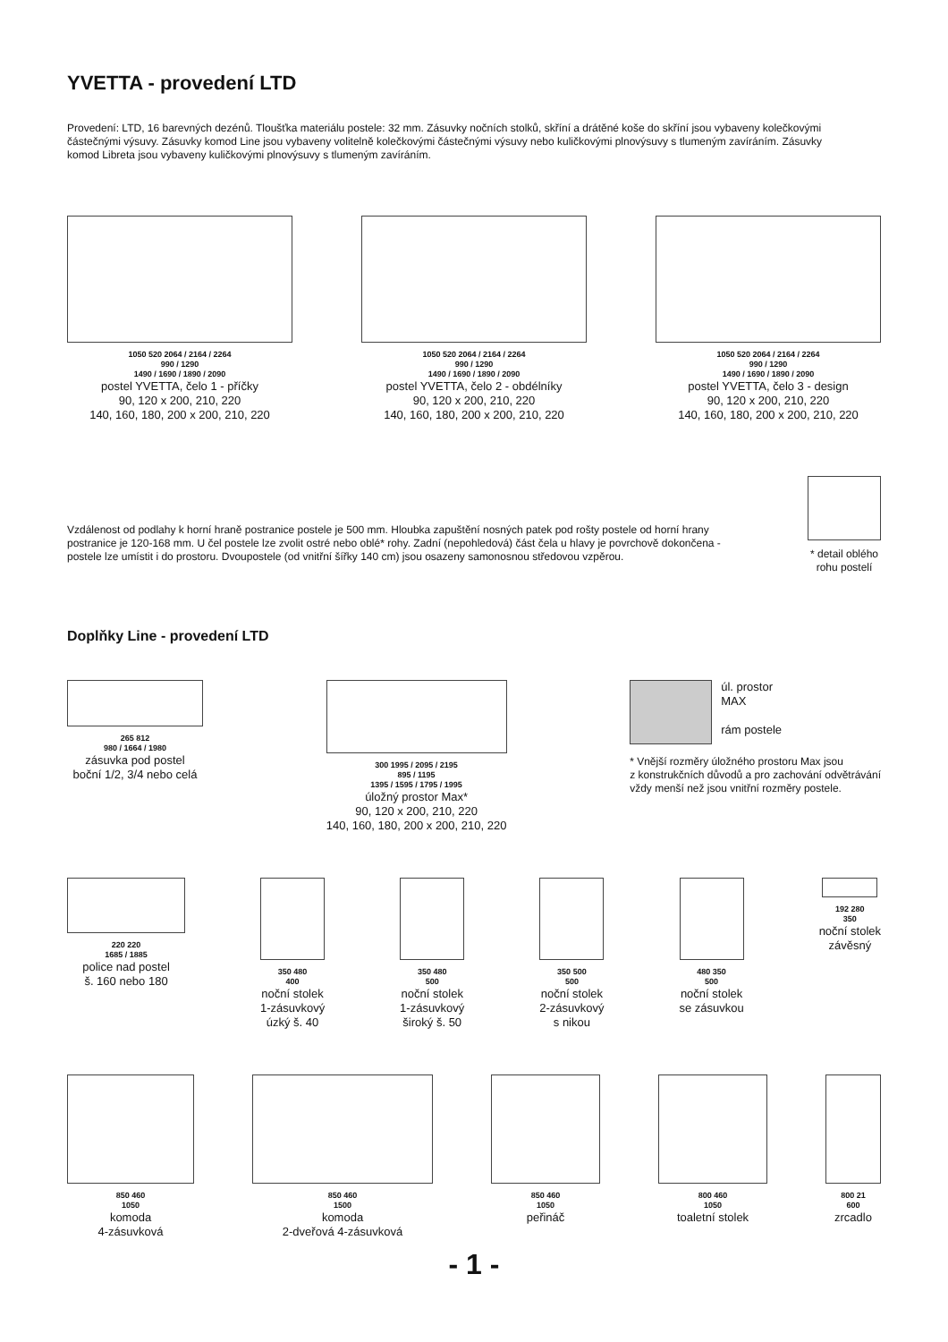YVETTA - provedení LTD
Provedení: LTD, 16 barevných dezénů. Tloušťka materiálu postele: 32 mm. Zásuvky nočních stolků, skříní a drátěné koše do skříní jsou vybaveny kolečkovými částečnými výsuvy. Zásuvky komod Line jsou vybaveny volitelně kolečkovými částečnými výsuvy nebo kuličkovými plnovýsuvy s tlumeným zavíráním. Zásuvky komod Libreta jsou vybaveny kuličkovými plnovýsuvy s tlumeným zavíráním.
1050 520 2064 / 2164 / 2264
990 / 1290
1490 / 1690 / 1890 / 2090
postel YVETTA, čelo 1 - příčky
90, 120 x 200, 210, 220
140, 160, 180, 200 x 200, 210, 220
1050 520 2064 / 2164 / 2264
990 / 1290
1490 / 1690 / 1890 / 2090
postel YVETTA, čelo 2 - obdélníky
90, 120 x 200, 210, 220
140, 160, 180, 200 x 200, 210, 220
1050 520 2064 / 2164 / 2264
990 / 1290
1490 / 1690 / 1890 / 2090
postel YVETTA, čelo 3 - design
90, 120 x 200, 210, 220
140, 160, 180, 200 x 200, 210, 220
Vzdálenost od podlahy k horní hraně postranice postele je 500 mm. Hloubka zapuštění nosných patek pod rošty postele od horní hrany postranice je 120-168 mm. U čel postele lze zvolit ostré nebo oblé* rohy. Zadní (nepohledová) část čela u hlavy je povrchově dokončena - postele lze umístit i do prostoru. Dvoupostele (od vnitřní šířky 140 cm) jsou osazeny samonosnou středovou vzpěrou.
* detail oblého
rohu postelí
Doplňky Line - provedení LTD
265 812
980 / 1664 / 1980
zásuvka pod postel
boční 1/2, 3/4 nebo celá
300 1995 / 2095 / 2195
895 / 1195
1395 / 1595 / 1795 / 1995
úložný prostor Max*
90, 120 x 200, 210, 220
140, 160, 180, 200 x 200, 210, 220
úl. prostor
MAX
rám postele
* Vnější rozměry úložného prostoru Max jsou
z konstrukčních důvodů a pro zachování odvětrávání
vždy menší než jsou vnitřní rozměry postele.
220 220
1685 / 1885
police nad postel
š. 160 nebo 180
350 480
400
noční stolek
1-zásuvkový
úzký š. 40
350 480
500
noční stolek
1-zásuvkový
široký š. 50
350 500
500
noční stolek
2-zásuvkový
s nikou
480 350
500
noční stolek
se zásuvkou
192 280
350
noční stolek
závěsný
850 460
1050
komoda
4-zásuvková
850 460
1500
komoda
2-dveřová 4-zásuvková
850 460
1050
peřináč
800 460
1050
toaletní stolek
800 21
600
zrcadlo
- 1 -